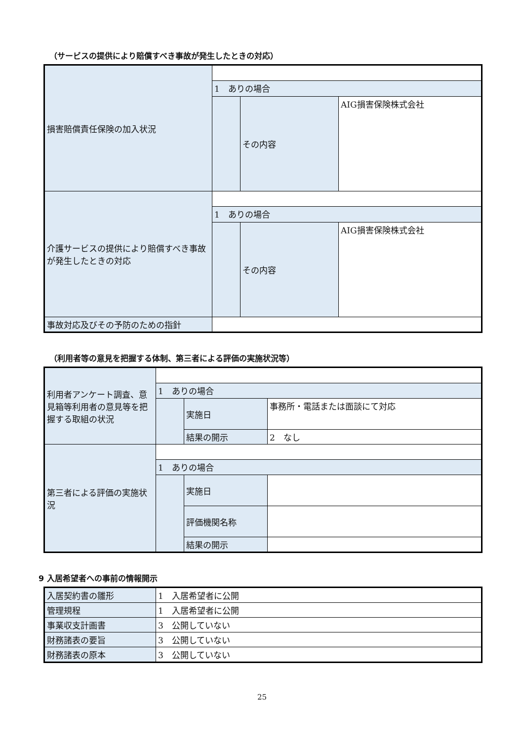（サービスの提供により賠償すべき事故が発生したときの対応）
| 損害賠償責任保険の加入状況 | | | |
| | 1 ありの場合 | | |
| | | その内容 | AIG損害保険株式会社 |
| 介護サービスの提供により賠償すべき事故が発生したときの対応 | | | |
| | 1 ありの場合 | | |
| | | その内容 | AIG損害保険株式会社 |
| 事故対応及びその予防のための指針 | | | |
（利用者等の意見を把握する体制、第三者による評価の実施状況等）
| 利用者アンケート調査、意見箱等利用者の意見等を把握する取組の状況 | | | |
| | 1 ありの場合 | | |
| | | 実施日 | 事務所・電話または面談にて対応 |
| | | 結果の開示 | 2 なし |
| 第三者による評価の実施状況 | | | |
| | 1 ありの場合 | | |
| | | 実施日 | |
| | | 評価機関名称 | |
| | | 結果の開示 | |
9 入居希望者への事前の情報開示
| 入居契約書の雛形 | 1 入居希望者に公開 |
| 管理規程 | 1 入居希望者に公開 |
| 事業収支計画書 | 3 公開していない |
| 財務諸表の要旨 | 3 公開していない |
| 財務諸表の原本 | 3 公開していない |
25